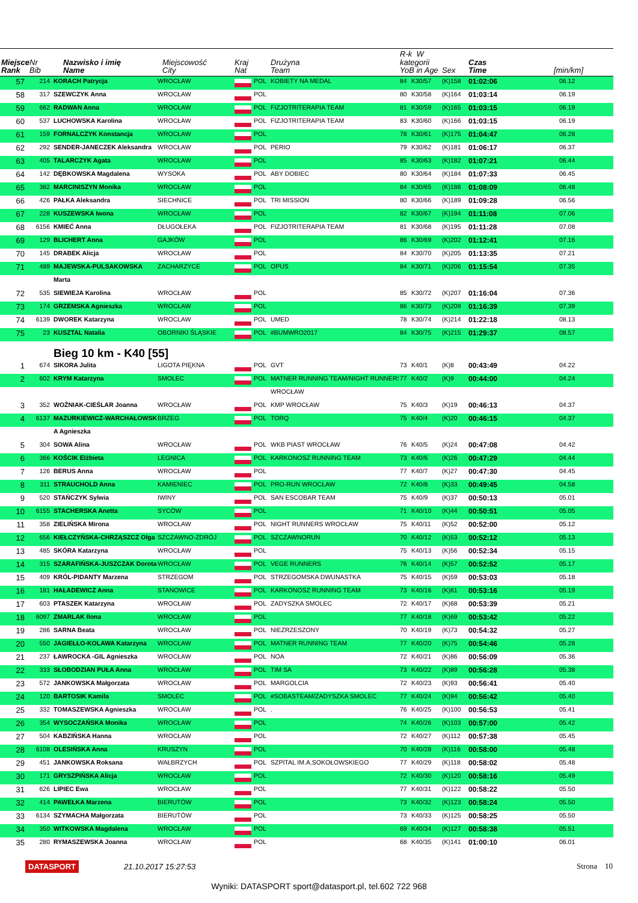| Miejsce Rank | Nr Bib | Nazwisko i imię Name | Miejscowość City | Kraj Nat | | Drużyna Team | R-k W kategorii YoB in Age | | Sex | Czas Time | [min/km] |
| --- | --- | --- | --- | --- | --- | --- | --- | --- | --- | --- | --- |
| 57 | 214 | KORACH Patrycja | WROCŁAW | | POL | KOBIETY NA MEDAL | 84 | K30/57 | (K)158 | 01:02:06 | 06.12 |
| 58 | 317 | SZEWCZYK Anna | WROCŁAW | | POL | | 80 | K30/58 | (K)164 | 01:03:14 | 06.19 |
| 59 | 662 | RADWAN Anna | WROCŁAW | | POL | FIZJOTRITERAPIA TEAM | 81 | K30/59 | (K)165 | 01:03:15 | 06.19 |
| 60 | 537 | LUCHOWSKA Karolina | WROCŁAW | | POL | FIZJOTRITERAPIA TEAM | 83 | K30/60 | (K)166 | 01:03:15 | 06.19 |
| 61 | 159 | FORNALCZYK Konstancja | WROCŁAW | | POL | | 78 | K30/61 | (K)175 | 01:04:47 | 06.28 |
| 62 | 292 | SENDER-JANECZEK Aleksandra | WROCŁAW | | POL | PERIO | 79 | K30/62 | (K)181 | 01:06:17 | 06.37 |
| 63 | 405 | TALARCZYK Agata | WROCŁAW | | POL | | 85 | K30/63 | (K)182 | 01:07:21 | 06.44 |
| 64 | 142 | DĘBKOWSKA Magdalena | WYSOKA | | POL | ABY DOBIEC | 80 | K30/64 | (K)184 | 01:07:33 | 06.45 |
| 65 | 382 | MARCINISZYN Monika | WROCŁAW | | POL | | 84 | K30/65 | (K)186 | 01:08:09 | 06.48 |
| 66 | 426 | PAŁKA Aleksandra | SIECHNICE | | POL | TRI MISSION | 80 | K30/66 | (K)189 | 01:09:28 | 06.56 |
| 67 | 228 | KUSZEWSKA Iwona | WROCŁAW | | POL | | 82 | K30/67 | (K)194 | 01:11:08 | 07.06 |
| 68 | 6156 | KMIEĆ Anna | DŁUGOŁEKA | | POL | FIZJOTRITERAPIA TEAM | 81 | K30/68 | (K)195 | 01:11:28 | 07.08 |
| 69 | 129 | BLICHERT Anna | GAJKÓW | | POL | | 86 | K30/69 | (K)202 | 01:12:41 | 07.16 |
| 70 | 145 | DRABEK Alicja | WROCŁAW | | POL | | 84 | K30/70 | (K)205 | 01:13:35 | 07.21 |
| 71 | 489 | MAJEWSKA-PULSAKOWSKA | ZACHARZYCE | | POL | OPUS | 84 | K30/71 | (K)206 | 01:15:54 | 07.35 |
| | | Marta | | | | | | | | | |
| 72 | 535 | SIEWIEJA Karolina | WROCŁAW | | POL | | 85 | K30/72 | (K)207 | 01:16:04 | 07.36 |
| 73 | 174 | GRZEMSKA Agnieszka | WROCŁAW | | POL | | 86 | K30/73 | (K)209 | 01:16:39 | 07.39 |
| 74 | 6139 | DWOREK Katarzyna | WROCLAW | | POL | UMED | 78 | K30/74 | (K)214 | 01:22:18 | 08.13 |
| 75 | 23 | KUSZTAL Natalia | OBORNIKI ŚLĄSKIE | | POL | #BUMWRO2017 | 84 | K30/75 | (K)215 | 01:29:37 | 08.57 |
| | | Bieg 10 km - K40 [55] | | | | | | | | | |
| 1 | 674 | SIKORA Julita | LIGOTA PIĘKNA | | POL | GVT | 73 | K40/1 | (K)8 | 00:43:49 | 04.22 |
| 2 | 602 | KRYM Katarzyna | SMOLEC | | POL | MATNER RUNNING TEAM/NIGHT RUNNERS | 77 | K40/2 | (K)9 | 00:44:00 | 04.24 |
| | | | | | | WROCŁAW | | | | | |
| 3 | 352 | WOŹNIAK-CIEŚLAR Joanna | WROCŁAW | | POL | KMP WROCŁAW | 75 | K40/3 | (K)19 | 00:46:13 | 04.37 |
| 4 | 6137 | MAZURKIEWICZ-WARCHAŁOWSK | BRZEG | | POL | TORQ | 75 | K40/4 | (K)20 | 00:46:15 | 04.37 |
| | | A Agnieszka | | | | | | | | | |
| 5 | 304 | SOWA Alina | WROCŁAW | | POL | WKB PIAST WROCŁAW | 76 | K40/5 | (K)24 | 00:47:08 | 04.42 |
| 6 | 366 | KOŚCIK Elżbieta | LEGNICA | | POL | KARKONOSZ RUNNING TEAM | 73 | K40/6 | (K)26 | 00:47:29 | 04.44 |
| 7 | 126 | BERUS Anna | WROCŁAW | | POL | | 77 | K40/7 | (K)27 | 00:47:30 | 04.45 |
| 8 | 311 | STRAUCHOLD Anna | KAMIENIEC | | POL | PRO-RUN WROCŁAW | 72 | K40/8 | (K)33 | 00:49:45 | 04.58 |
| 9 | 520 | STAŃCZYK Sylwia | IWINY | | POL | SAN ESCOBAR TEAM | 75 | K40/9 | (K)37 | 00:50:13 | 05.01 |
| 10 | 6155 | STACHERSKA Anetta | SYCÓW | | POL | | 71 | K40/10 | (K)44 | 00:50:51 | 05.05 |
| 11 | 358 | ZIELIŃSKA Mirona | WROCŁAW | | POL | NIGHT RUNNERS WROCŁAW | 75 | K40/11 | (K)52 | 00:52:00 | 05.12 |
| 12 | 656 | KIEŁCZYŃSKA-CHRZĄSZCZ Olga | SZCZAWNO-ZDRÓJ | | POL | SZCZAWNORUN | 70 | K40/12 | (K)53 | 00:52:12 | 05.13 |
| 13 | 485 | SKÓRA Katarzyna | WROCŁAW | | POL | | 75 | K40/13 | (K)56 | 00:52:34 | 05.15 |
| 14 | 315 | SZARAFIŃSKA-JUSZCZAK Dorota | WROCŁAW | | POL | VEGE RUNNERS | 76 | K40/14 | (K)57 | 00:52:52 | 05.17 |
| 15 | 409 | KRÓL-PIDANTY Marzena | STRZEGOM | | POL | STRZEGOMSKA DWUNASTKA | 75 | K40/15 | (K)59 | 00:53:03 | 05.18 |
| 16 | 181 | HAŁADEWICZ Anna | STANOWICE | | POL | KARKONOSZ RUNNING TEAM | 73 | K40/16 | (K)61 | 00:53:16 | 05.19 |
| 17 | 603 | PTASZEK Katarzyna | WROCŁAW | | POL | ZADYSZKA SMOLEC | 72 | K40/17 | (K)68 | 00:53:39 | 05.21 |
| 18 | 6097 | ZMARLAK Ilona | WROCŁAW | | POL | | 77 | K40/18 | (K)69 | 00:53:42 | 05.22 |
| 19 | 286 | SARNA Beata | WROCŁAW | | POL | NIEZRZESZONY | 70 | K40/19 | (K)73 | 00:54:32 | 05.27 |
| 20 | 550 | JAGIEŁŁO-KOLAWA Katarzyna | WROCŁAW | | POL | MATNER RUNNING TEAM | 77 | K40/20 | (K)75 | 00:54:46 | 05.28 |
| 21 | 237 | ŁAWROCKA -GIL Agnieszka | WROCŁAW | | POL | NOA | 72 | K40/21 | (K)86 | 00:56:09 | 05.36 |
| 22 | 333 | SŁOBODZIAN PUŁA Anna | WROCŁAW | | POL | TIM SA | 73 | K40/22 | (K)89 | 00:56:28 | 05.38 |
| 23 | 572 | JANKOWSKA Małgorzata | WROCŁAW | | POL | MARGOLCIA | 72 | K40/23 | (K)93 | 00:56:41 | 05.40 |
| 24 | 120 | BARTOSIK Kamila | SMOLEC | | POL | #SOBASTEAM/ZADYSZKA SMOLEC | 77 | K40/24 | (K)94 | 00:56:42 | 05.40 |
| 25 | 332 | TOMASZEWSKA Agnieszka | WROCŁAW | | POL | . | 76 | K40/25 | (K)100 | 00:56:53 | 05.41 |
| 26 | 354 | WYSOCZAŃSKA Monika | WROCŁAW | | POL | | 74 | K40/26 | (K)103 | 00:57:00 | 05.42 |
| 27 | 504 | KABZIŃSKA Hanna | WROCŁAW | | POL | | 72 | K40/27 | (K)112 | 00:57:38 | 05.45 |
| 28 | 6108 | OLESIŃSKA Anna | KRUSZYN | | POL | | 70 | K40/28 | (K)116 | 00:58:00 | 05.48 |
| 29 | 451 | JANKOWSKA Roksana | WAŁBRZYCH | | POL | SZPITAL IM.A.SOKOŁOWSKIEGO | 77 | K40/29 | (K)118 | 00:58:02 | 05.48 |
| 30 | 171 | GRYSZPIŃSKA Alicja | WROCŁAW | | POL | | 72 | K40/30 | (K)120 | 00:58:16 | 05.49 |
| 31 | 626 | LIPIEC Ewa | WROCŁAW | | POL | | 77 | K40/31 | (K)122 | 00:58:22 | 05.50 |
| 32 | 414 | PAWEŁKA Marzena | BIERUTÓW | | POL | | 73 | K40/32 | (K)123 | 00:58:24 | 05.50 |
| 33 | 6134 | SZYMACHA Małgorzata | BIERUTÓW | | POL | | 73 | K40/33 | (K)125 | 00:58:25 | 05.50 |
| 34 | 350 | WITKOWSKA Magdalena | WROCŁAW | | POL | | 69 | K40/34 | (K)127 | 00:58:38 | 05.51 |
| 35 | 280 | RYMASZEWSKA Joanna | WROCŁAW | | POL | | 68 | K40/35 | (K)141 | 01:00:10 | 06.01 |
DATASPORT 21.10.2017 15:27:53 Strona 10
Wyniki: DATASPORT sport@datasport.pl, tel.602 722 968